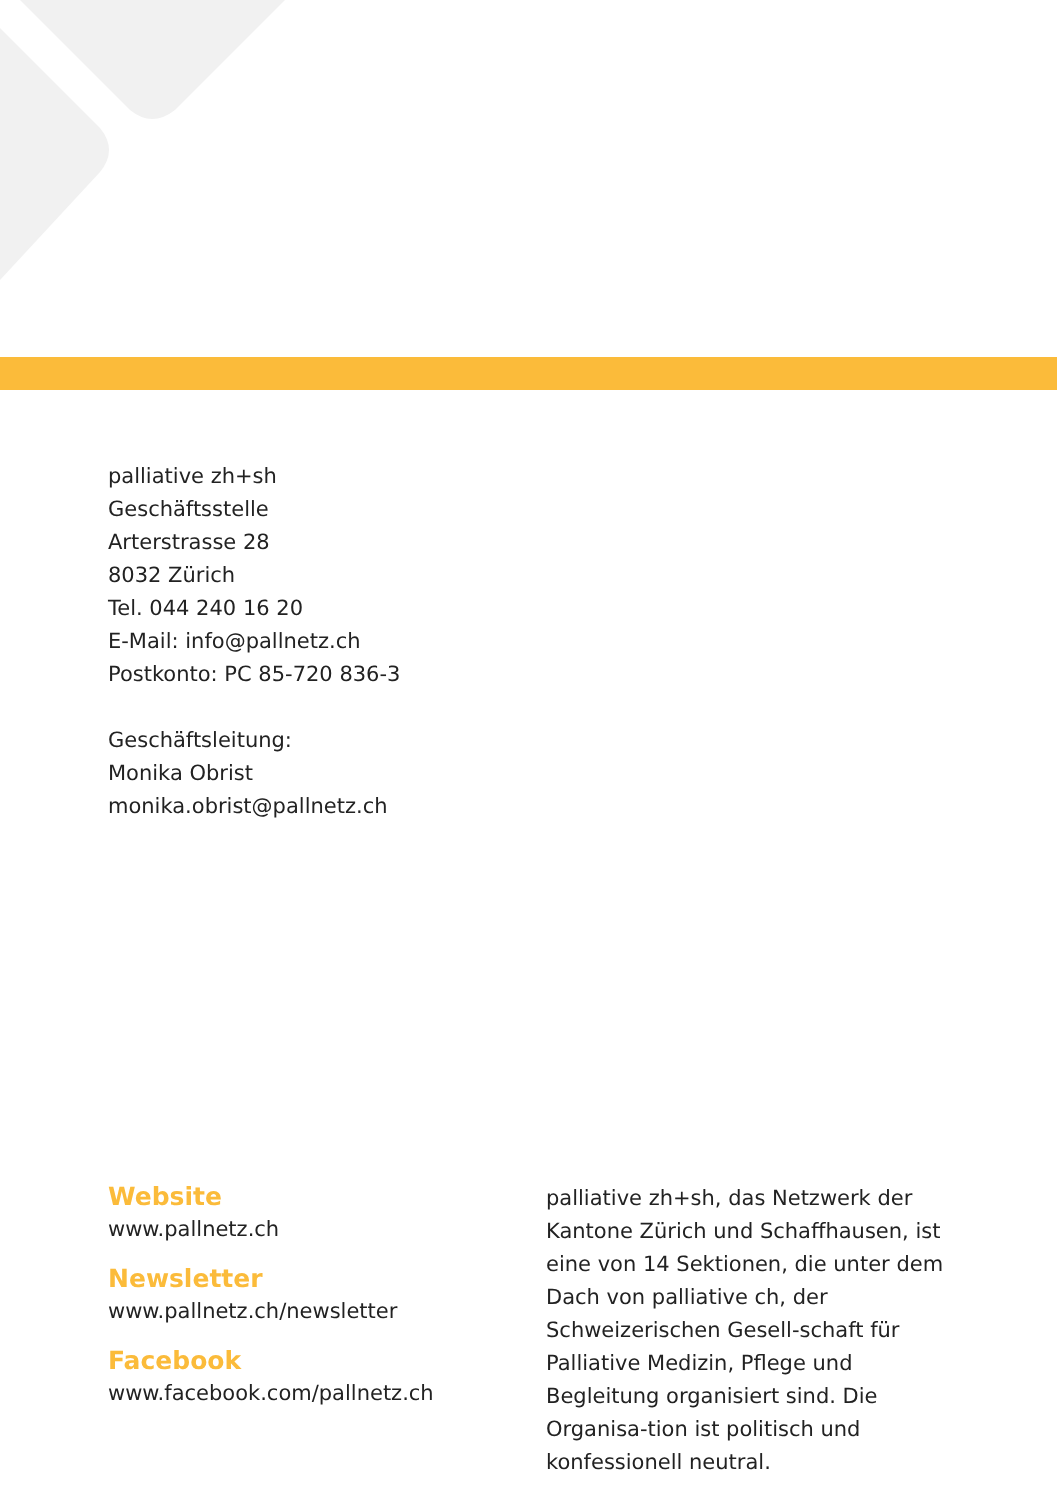palliative zh+sh
Geschäftsstelle
Arterstrasse 28
8032 Zürich
Tel. 044 240 16 20
E-Mail: info@pallnetz.ch
Postkonto: PC 85-720 836-3
Geschäftsleitung:
Monika Obrist
monika.obrist@pallnetz.ch
Website
www.pallnetz.ch
Newsletter
www.pallnetz.ch/newsletter
Facebook
www.facebook.com/pallnetz.ch
palliative zh+sh, das Netzwerk der Kantone Zürich und Schaffhausen, ist eine von 14 Sektionen, die unter dem Dach von palliative ch, der Schweizerischen Gesell-schaft für Palliative Medizin, Pflege und Begleitung organisiert sind. Die Organisa-tion ist politisch und konfessionell neutral.